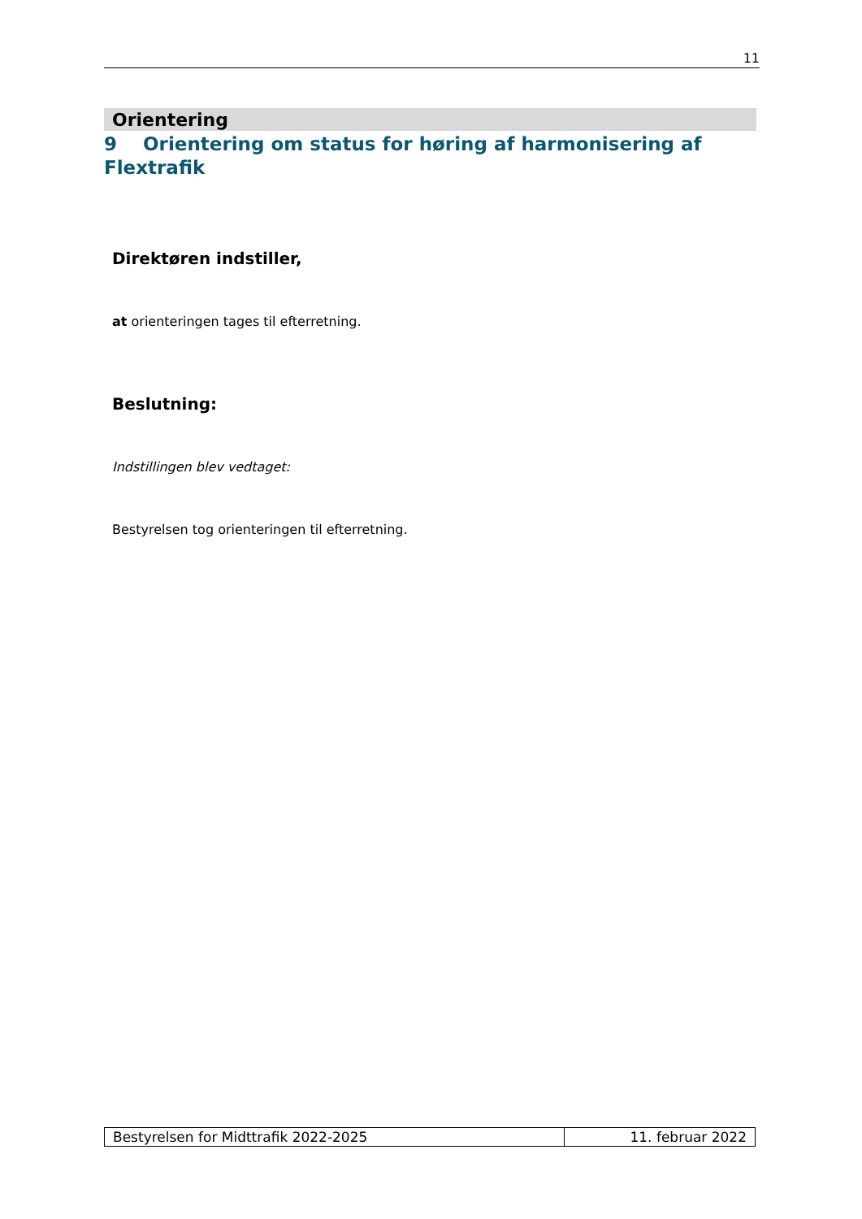11
Orientering
9 Orientering om status for høring af harmonisering af Flextrafik
Direktøren indstiller,
at orienteringen tages til efterretning.
Beslutning:
Indstillingen blev vedtaget:
Bestyrelsen tog orienteringen til efterretning.
| Bestyrelsen for Midttrafik 2022-2025 | 11. februar 2022 |